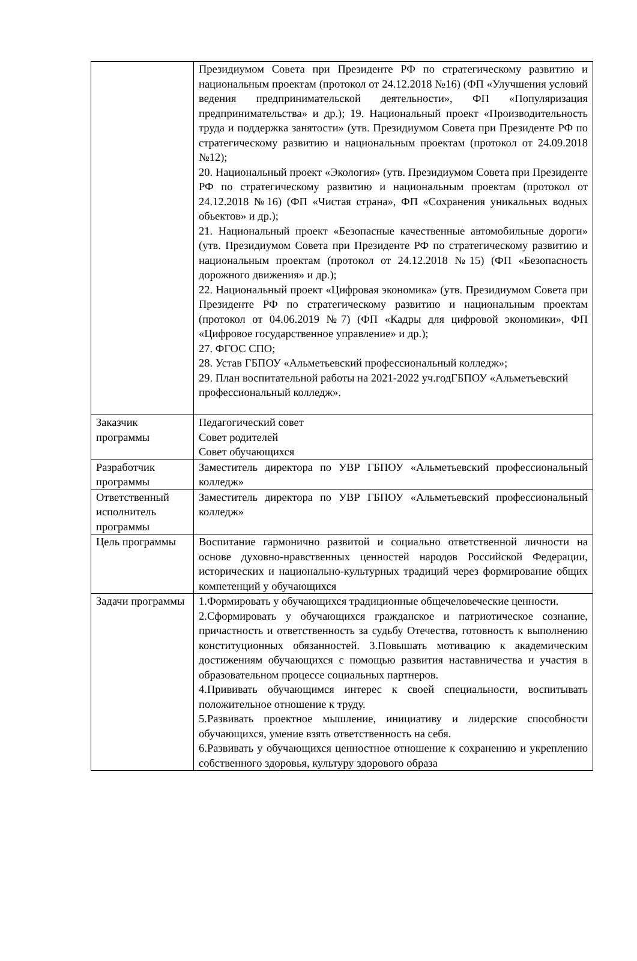| | Президиумом Совета при Президенте РФ по стратегическому развитию и национальным проектам (протокол от 24.12.2018 №16) (ФП «Улучшения условий ведения предпринимательской деятельности», ФП «Популяризация предпринимательства» и др.); 19. Национальный проект «Производительность труда и поддержка занятости» (утв. Президиумом Совета при Президенте РФ по стратегическому развитию и национальным проектам (протокол от 24.09.2018 №12); 20. Национальный проект «Экология» (утв. Президиумом Совета при Президенте РФ по стратегическому развитию и национальным проектам (протокол от 24.12.2018 №16) (ФП «Чистая страна», ФП «Сохранения уникальных водных обьектов» и др.); 21. Национальный проект «Безопасные качественные автомобильные дороги» (утв. Президиумом Совета при Президенте РФ по стратегическому развитию и национальным проектам (протокол от 24.12.2018 №15) (ФП «Безопасность дорожного движения» и др.); 22. Национальный проект «Цифровая экономика» (утв. Президиумом Совета при Президенте РФ по стратегическому развитию и национальным проектам (протокол от 04.06.2019 №7) (ФП «Кадры для цифровой экономики», ФП «Цифровое государственное управление» и др.); 27. ФГОС СПО; 28. Устав ГБПОУ «Альметьевский профессиональный колледж»; 29. План воспитательной работы на 2021-2022 уч.годГБПОУ «Альметьевский профессиональный колледж». |
| Заказчик программы | Педагогический совет Совет родителей Совет обучающихся |
| Разработчик программы | Заместитель директора по УВР ГБПОУ «Альметьевский профессиональный колледж» |
| Ответственный исполнитель программы | Заместитель директора по УВР ГБПОУ «Альметьевский профессиональный колледж» |
| Цель программы | Воспитание гармонично развитой и социально ответственной личности на основе духовно-нравственных ценностей народов Российской Федерации, исторических и национально-культурных традиций через формирование общих компетенций у обучающихся |
| Задачи программы | 1.Формировать у обучающихся традиционные общечеловеческие ценности. 2.Сформировать у обучающихся гражданское и патриотическое сознание, причастность и ответственность за судьбу Отечества, готовность к выполнению конституционных обязанностей. 3.Повышать мотивацию к академическим достижениям обучающихся с помощью развития наставничества и участия в образовательном процессе социальных партнеров. 4.Прививать обучающимся интерес к своей специальности, воспитывать положительное отношение к труду. 5.Развивать проектное мышление, инициативу и лидерские способности обучающихся, умение взять ответственность на себя. 6.Развивать у обучающихся ценностное отношение к сохранению и укреплению собственного здоровья, культуру здорового образа |